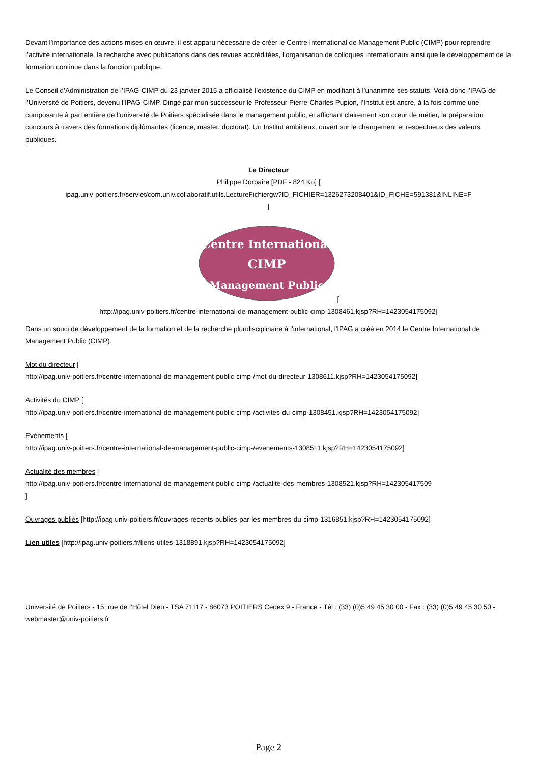Devant l’importance des actions mises en œuvre, il est apparu nécessaire de créer le Centre International de Management Public (CIMP) pour reprendre l’activité internationale, la recherche avec publications dans des revues accréditées, l’organisation de colloques internationaux ainsi que le développement de la formation continue dans la fonction publique.
Le Conseil d’Administration de l’IPAG-CIMP du 23 janvier 2015 a officialisé l’existence du CIMP en modifiant à l’unanimité ses statuts. Voilà donc l’IPAG de l’Université de Poitiers, devenu l’IPAG-CIMP. Dirigé par mon successeur le Professeur Pierre-Charles Pupion, l’Institut est ancré, à la fois comme une composante à part entière de l’université de Poitiers spécialisée dans le management public, et affichant clairement son cœur de métier, la préparation concours à travers des formations diplômantes (licence, master, doctorat). Un Institut ambitieux, ouvert sur le changement et respectueux des valeurs publiques.
Le Directeur
Philippe Dorbaire [PDF - 824 Ko] [
ipag.univ-poitiers.fr/servlet/com.univ.collaboratif.utils.LectureFichiergw?ID_FICHIER=1326273208401&ID_FICHE=591381&INLINE=F
]
Centre International
CIMP
Management Public
[
http://ipag.univ-poitiers.fr/centre-international-de-management-public-cimp-1308461.kjsp?RH=1423054175092]
Dans un souci de développement de la formation et de la recherche pluridisciplinaire à l'international, l'IPAG a créé en 2014 le Centre International de Management Public (CIMP).
Mot du directeur [
http://ipag.univ-poitiers.fr/centre-international-de-management-public-cimp-/mot-du-directeur-1308611.kjsp?RH=1423054175092]
Activités du CIMP [
http://ipag.univ-poitiers.fr/centre-international-de-management-public-cimp-/activites-du-cimp-1308451.kjsp?RH=1423054175092]
Evènements [
http://ipag.univ-poitiers.fr/centre-international-de-management-public-cimp-/evenements-1308511.kjsp?RH=1423054175092]
Actualité des membres [
http://ipag.univ-poitiers.fr/centre-international-de-management-public-cimp-/actualite-des-membres-1308521.kjsp?RH=142305417509]
Ouvrages publiés [http://ipag.univ-poitiers.fr/ouvrages-recents-publies-par-les-membres-du-cimp-1316851.kjsp?RH=1423054175092]
Lien utiles [http://ipag.univ-poitiers.fr/liens-utiles-1318891.kjsp?RH=1423054175092]
Université de Poitiers - 15, rue de l'Hôtel Dieu - TSA 71117 - 86073 POITIERS Cedex 9 - France - Tél : (33) (0)5 49 45 30 00 - Fax : (33) (0)5 49 45 30 50 - webmaster@univ-poitiers.fr
Page 2